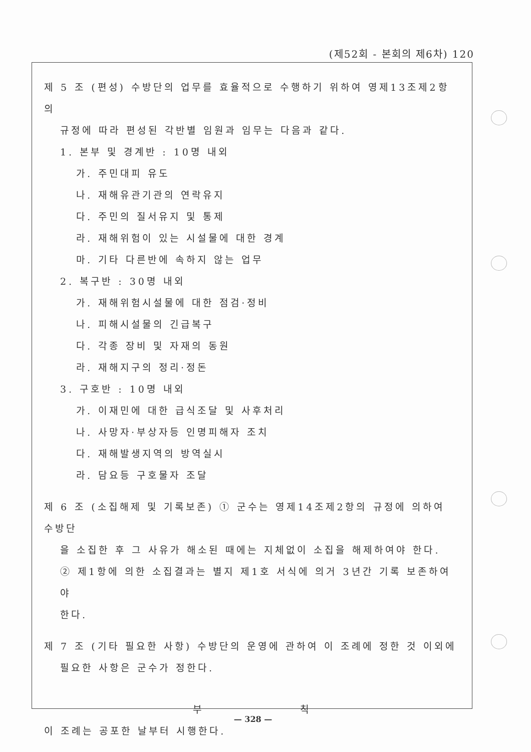(제52회 - 본회의 제6차) 120
제 5 조 (편성) 수방단의 업무를 효율적으로 수행하기 위하여 영제13조제2항의
규정에 따라 편성된 각반별 임원과 임무는 다음과 같다.
1. 본부 및 경계반 : 10명 내외
가. 주민대피 유도
나. 재해유관기관의 연락유지
다. 주민의 질서유지 및 통제
라. 재해위험이 있는 시설물에 대한 경계
마. 기타 다른반에 속하지 않는 업무
2. 복구반 : 30명 내외
가. 재해위험시설물에 대한 점검·정비
나. 피해시설물의 긴급복구
다. 각종 장비 및 자재의 동원
라. 재해지구의 정리·정돈
3. 구호반 : 10명 내외
가. 이재민에 대한 급식조달 및 사후처리
나. 사망자·부상자등 인명피해자 조치
다. 재해발생지역의 방역실시
라. 담요등 구호물자 조달
제 6 조 (소집해제 및 기록보존) ① 군수는 영제14조제2항의 규정에 의하여 수방단
을 소집한 후 그 사유가 해소된 때에는 지체없이 소집을 해제하여야 한다.
② 제1항에 의한 소집결과는 별지 제1호 서식에 의거 3년간 기록 보존하여야
한다.
제 7 조 (기타 필요한 사항) 수방단의 운영에 관하여 이 조례에 정한 것 이외에
필요한 사항은 군수가 정한다.
부 칙
이 조례는 공포한 날부터 시행한다.
— 328 —